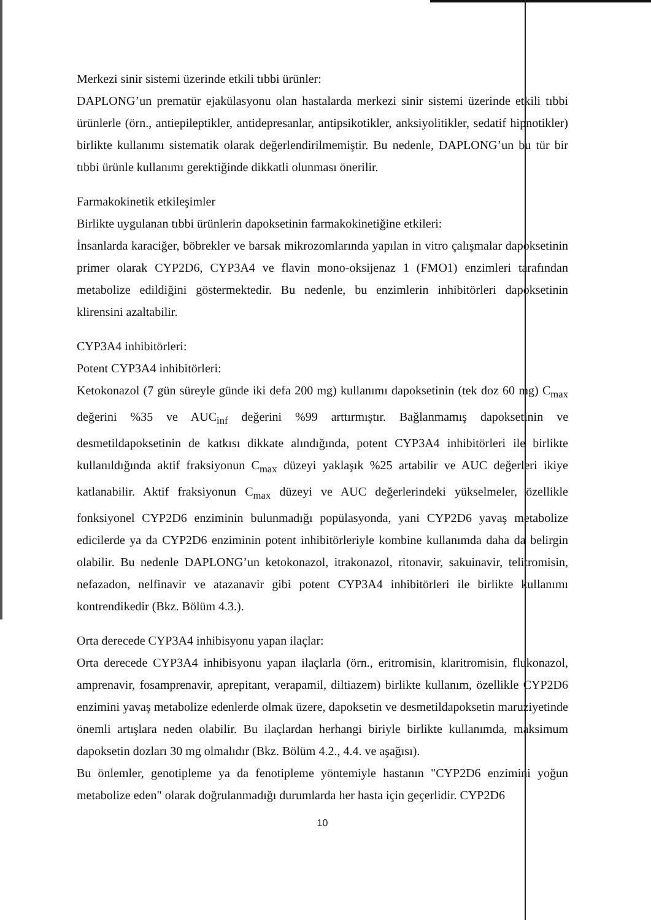Merkezi sinir sistemi üzerinde etkili tıbbi ürünler:
DAPLONG’un prematür ejakülasyonu olan hastalarda merkezi sinir sistemi üzerinde etkili tıbbi ürünlerle (örn., antiepileptikler, antidepresanlar, antipsikotikler, anksiyolitikler, sedatif hipnotikler) birlikte kullanımı sistematik olarak değerlendirilmemiştir. Bu nedenle, DAPLONG’un bu tür bir tıbbi ürünle kullanımı gerektiğinde dikkatli olunması önerilir.
Farmakokinetik etkileşimler
Birlikte uygulanan tıbbi ürünlerin dapoksetinin farmakokinetiğine etkileri:
İnsanlarda karaciğer, böbrekler ve barsak mikrozomlarında yapılan in vitro çalışmalar dapoksetinin primer olarak CYP2D6, CYP3A4 ve flavin mono-oksijenaz 1 (FMO1) enzimleri tarafından metabolize edildiğini göstermektedir. Bu nedenle, bu enzimlerin inhibitörleri dapoksetinin klirensini azaltabilir.
CYP3A4 inhibitörleri:
Potent CYP3A4 inhibitörleri:
Ketokonazol (7 gün süreyle günde iki defa 200 mg) kullanımı dapoksetinin (tek doz 60 mg) C<sub>max</sub> değerini %35 ve AUC<sub>inf</sub> değerini %99 arttırmıştır. Bağlanmamış dapoksetinin ve desmetildapoksetinin de katkısı dikkate alındığında, potent CYP3A4 inhibitörleri ile birlikte kullanıldığında aktif fraksiyonun C<sub>max</sub> düzeyi yaklaşık %25 artabilir ve AUC değerleri ikiye katlanabilir. Aktif fraksiyonun C<sub>max</sub> düzeyi ve AUC değerlerindeki yükselmeler, özellikle fonksiyonel CYP2D6 enziminin bulunmadığı popülasyonda, yani CYP2D6 yavaş metabolize edicilerde ya da CYP2D6 enziminin potent inhibitörleriyle kombine kullanımda daha da belirgin olabilir. Bu nedenle DAPLONG’un ketokonazol, itrakonazol, ritonavir, sakuinavir, telitromisin, nefazadon, nelfinavir ve atazanavir gibi potent CYP3A4 inhibitörleri ile birlikte kullanımı kontrendikedir (Bkz. Bölüm 4.3.).
Orta derecede CYP3A4 inhibisyonu yapan ilaçlar:
Orta derecede CYP3A4 inhibisyonu yapan ilaçlarla (örn., eritromisin, klaritromisin, flukonazol, amprenavir, fosamprenavir, aprepitant, verapamil, diltiazem) birlikte kullanım, özellikle CYP2D6 enzimini yavaş metabolize edenlerde olmak üzere, dapoksetin ve desmetildapoksetin maruziyetinde önemli artışlara neden olabilir. Bu ilaçlardan herhangi biriyle birlikte kullanımda, maksimum dapoksetin dozları 30 mg olmalıdır (Bkz. Bölüm 4.2., 4.4. ve aşağısı).
Bu önlemler, genotipleme ya da fenotipleme yöntemiyle hastanın "CYP2D6 enzimini yoğun metabolize eden" olarak doğrulanmadığı durumlarda her hasta için geçerlidir. CYP2D6
10